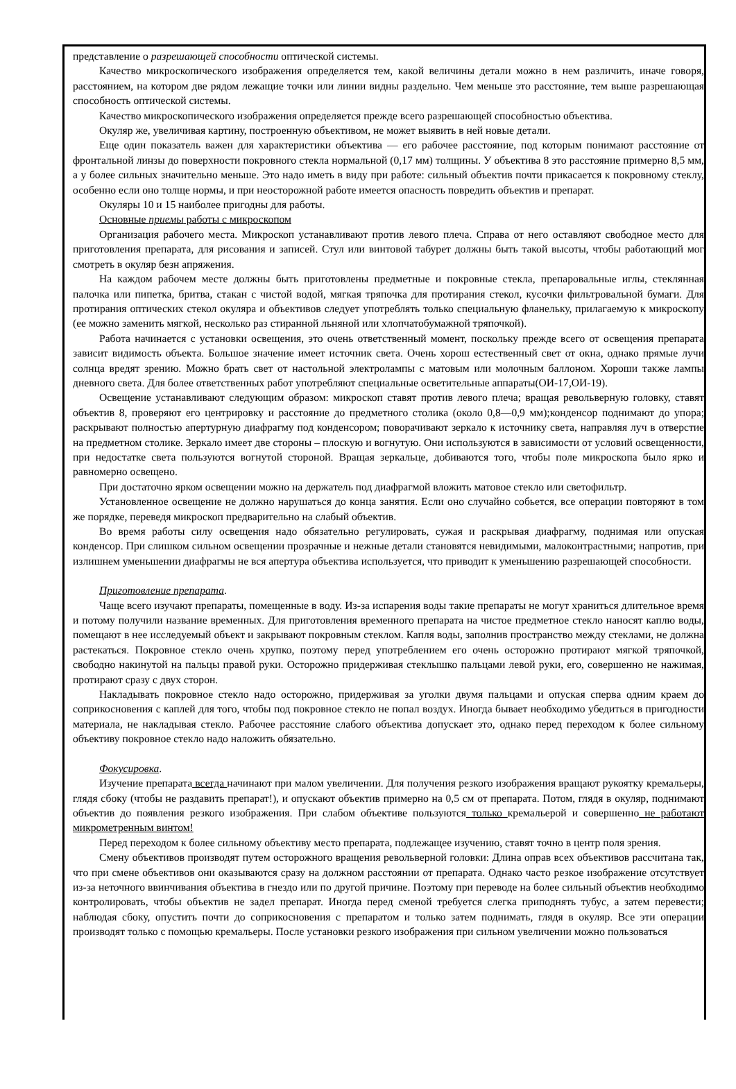представление о разрешающей способности оптической системы.
Качество микроскопического изображения определяется тем, какой величины детали можно в нем различить, иначе говоря, расстоянием, на котором две рядом лежащие точки или линии видны раздельно. Чем меньше это расстояние, тем выше разрешающая способность оптической системы.
Качество микроскопического изображения определяется прежде всего разрешающей способностью объектива.
Окуляр же, увеличивая картину, построенную объективом, не может выявить в ней новые детали.
Еще один показатель важен для характеристики объектива — его рабочее расстояние, под которым понимают расстояние от фронтальной линзы до поверхности покровного стекла нормальной (0,17 мм) толщины. У объектива 8 это расстояние примерно 8,5 мм, а у более сильных значительно меньше. Это надо иметь в виду при работе: сильный объектив почти прикасается к покровному стеклу, особенно если оно толще нормы, и при неосторожной работе имеется опасность повредить объектив и препарат.
Окуляры 10 и 15 наиболее пригодны для работы.
Основные приемы работы с микроскопом
Организация рабочего места. Микроскоп устанавливают против левого плеча. Справа от него оставляют свободное место для приготовления препарата, для рисования и записей. Стул или винтовой табурет должны быть такой высоты, чтобы работающий мог смотреть в окуляр безн апряжения.
На каждом рабочем месте должны быть приготовлены предметные и покровные стекла, препаровальные иглы, стеклянная палочка или пипетка, бритва, стакан с чистой водой, мягкая тряпочка для протирания стекол, кусочки фильтровальной бумаги. Для протирания оптических стекол окуляра и объективов следует употреблять только специальную фланельку, прилагаемую к микроскопу (ее можно заменить мягкой, несколько раз стиранной льняной или хлопчатобумажной тряпочкой).
Работа начинается с установки освещения, это очень ответственный момент, поскольку прежде всего от освещения препарата зависит видимость объекта. Большое значение имеет источник света. Очень хорош естественный свет от окна, однако прямые лучи солнца вредят зрению. Можно брать свет от настольной электролампы с матовым или молочным баллоном. Хороши также лампы дневного света. Для более ответственных работ употребляют специальные осветительные аппараты(ОИ-17,ОИ-19).
Освещение устанавливают следующим образом: микроскоп ставят против левого плеча; вращая револьверную головку, ставят объектив 8, проверяют его центрировку и расстояние до предметного столика (около 0,8—0,9 мм);конденсор поднимают до упора; раскрывают полностью апертурную диафрагму под конденсором; поворачивают зеркало к источнику света, направляя луч в отверстие на предметном столике. Зеркало имеет две стороны – плоскую и вогнутую. Они используются в зависимости от условий освещенности, при недостатке света пользуются вогнутой стороной. Вращая зеркальце, добиваются того, чтобы поле микроскопа было ярко и равномерно освещено.
При достаточно ярком освещении можно на держатель под диафрагмой вложить матовое стекло или светофильтр.
Установленное освещение не должно нарушаться до конца занятия. Если оно случайно собьется, все операции повторяют в том же порядке, переведя микроскоп предварительно на слабый объектив.
Во время работы силу освещения надо обязательно регулировать, сужая и раскрывая диафрагму, поднимая или опуская конденсор. При слишком сильном освещении прозрачные и нежные детали становятся невидимыми, малоконтрастными; напротив, при излишнем уменьшении диафрагмы не вся апертура объектива используется, что приводит к уменьшению разрешающей способности.
Приготовление препарата.
Чаще всего изучают препараты, помещенные в воду. Из-за испарения воды такие препараты не могут храниться длительное время и потому получили название временных. Для приготовления временного препарата на чистое предметное стекло наносят каплю воды, помещают в нее исследуемый объект и закрывают покровным стеклом. Капля воды, заполнив пространство между стеклами, не должна растекаться. Покровное стекло очень хрупко, поэтому перед употреблением его очень осторожно протирают мягкой тряпочкой, свободно накинутой на пальцы правой руки. Осторожно придерживая стеклышко пальцами левой руки, его, совершенно не нажимая, протирают сразу с двух сторон.
Накладывать покровное стекло надо осторожно, придерживая за уголки двумя пальцами и опуская сперва одним краем до соприкосновения с каплей для того, чтобы под покровное стекло не попал воздух. Иногда бывает необходимо убедиться в пригодности материала, не накладывая стекло. Рабочее расстояние слабого объектива допускает это, однако перед переходом к более сильному объективу покровное стекло надо наложить обязательно.
Фокусировка.
Изучение препарата всегда начинают при малом увеличении. Для получения резкого изображения вращают рукоятку кремальеры, глядя сбоку (чтобы не раздавить препарат!), и опускают объектив примерно на 0,5 см от препарата. Потом, глядя в окуляр, поднимают объектив до появления резкого изображения. При слабом объективе пользуются только кремальерой и совершенно не работают микрометренным винтом!
Перед переходом к более сильному объективу место препарата, подлежащее изучению, ставят точно в центр поля зрения.
Смену объективов производят путем осторожного вращения револьверной головки: Длина оправ всех объективов рассчитана так, что при смене объективов они оказываются сразу на должном расстоянии от препарата. Однако часто резкое изображение отсутствует из-за неточного ввинчивания объектива в гнездо или по другой причине. Поэтому при переводе на более сильный объектив необходимо контролировать, чтобы объектив не задел препарат. Иногда перед сменой требуется слегка приподнять тубус, а затем перевести; наблюдая сбоку, опустить почти до соприкосновения с препаратом и только затем поднимать, глядя в окуляр. Все эти операции производят только с помощью кремальеры. После установки резкого изображения при сильном увеличении можно пользоваться